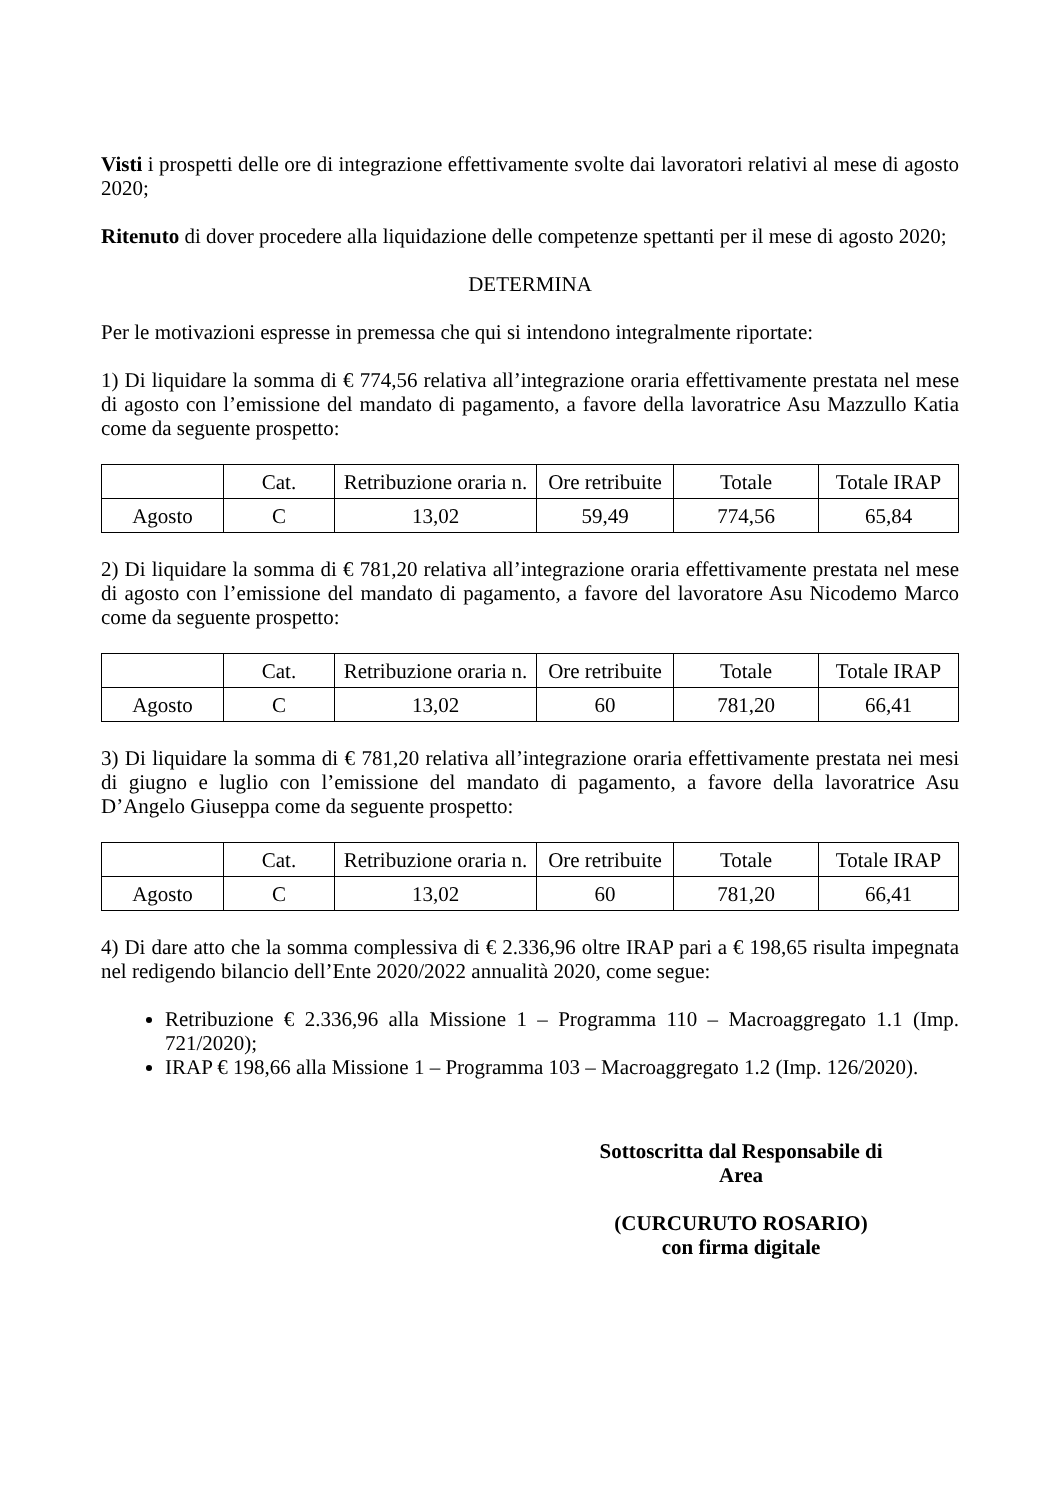Visti i prospetti delle ore di integrazione effettivamente svolte dai lavoratori relativi al mese di agosto 2020;
Ritenuto di dover procedere alla liquidazione delle competenze spettanti per il mese di agosto 2020;
DETERMINA
Per le motivazioni espresse in premessa che qui si intendono integralmente riportate:
1) Di liquidare la somma di € 774,56 relativa all’integrazione oraria effettivamente prestata nel mese di agosto con l’emissione del mandato di pagamento, a favore della lavoratrice Asu Mazzullo Katia come da seguente prospetto:
| | Cat. | Retribuzione oraria n. | Ore retribuite | Totale | Totale IRAP |
| --- | --- | --- | --- | --- | --- |
| Agosto | C | 13,02 | 59,49 | 774,56 | 65,84 |
2) Di liquidare la somma di € 781,20 relativa all’integrazione oraria effettivamente prestata nel mese di agosto con l’emissione del mandato di pagamento, a favore del lavoratore Asu Nicodemo Marco come da seguente prospetto:
| | Cat. | Retribuzione oraria n. | Ore retribuite | Totale | Totale IRAP |
| --- | --- | --- | --- | --- | --- |
| Agosto | C | 13,02 | 60 | 781,20 | 66,41 |
3) Di liquidare la somma di € 781,20 relativa all’integrazione oraria effettivamente prestata nei mesi di giugno e luglio con l’emissione del mandato di pagamento, a favore della lavoratrice Asu D’Angelo Giuseppa come da seguente prospetto:
| | Cat. | Retribuzione oraria n. | Ore retribuite | Totale | Totale IRAP |
| --- | --- | --- | --- | --- | --- |
| Agosto | C | 13,02 | 60 | 781,20 | 66,41 |
4) Di dare atto che la somma complessiva di € 2.336,96 oltre IRAP pari a € 198,65 risulta impegnata nel redigendo bilancio dell’Ente 2020/2022 annualità 2020, come segue:
Retribuzione € 2.336,96 alla Missione 1 – Programma 110 – Macroaggregato 1.1 (Imp. 721/2020);
IRAP € 198,66 alla Missione 1 – Programma 103 – Macroaggregato 1.2 (Imp. 126/2020).
Sottoscritta dal Responsabile di Area
(CURCURUTO ROSARIO)
con firma digitale